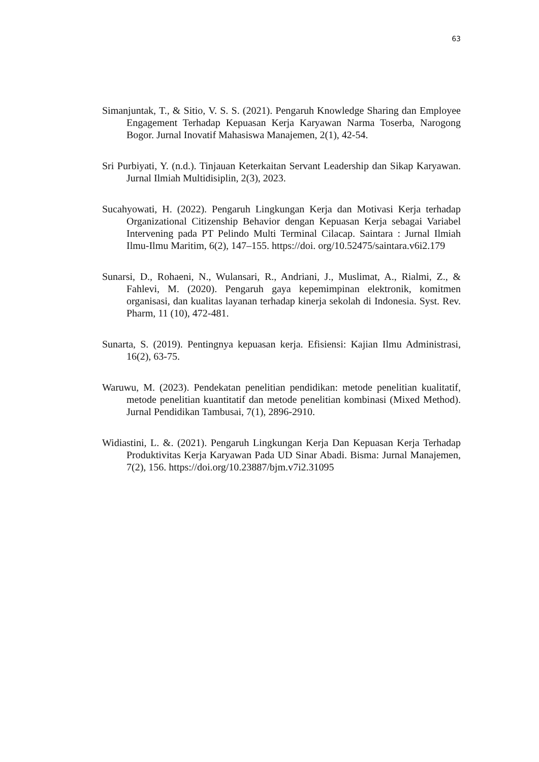63
Simanjuntak, T., & Sitio, V. S. S. (2021). Pengaruh Knowledge Sharing dan Employee Engagement Terhadap Kepuasan Kerja Karyawan Narma Toserba, Narogong Bogor. Jurnal Inovatif Mahasiswa Manajemen, 2(1), 42-54.
Sri Purbiyati, Y. (n.d.). Tinjauan Keterkaitan Servant Leadership dan Sikap Karyawan. Jurnal Ilmiah Multidisiplin, 2(3), 2023.
Sucahyowati, H. (2022). Pengaruh Lingkungan Kerja dan Motivasi Kerja terhadap Organizational Citizenship Behavior dengan Kepuasan Kerja sebagai Variabel Intervening pada PT Pelindo Multi Terminal Cilacap. Saintara : Jurnal Ilmiah Ilmu-Ilmu Maritim, 6(2), 147–155. https://doi. org/10.52475/saintara.v6i2.179
Sunarsi, D., Rohaeni, N., Wulansari, R., Andriani, J., Muslimat, A., Rialmi, Z., & Fahlevi, M. (2020). Pengaruh gaya kepemimpinan elektronik, komitmen organisasi, dan kualitas layanan terhadap kinerja sekolah di Indonesia. Syst. Rev. Pharm, 11 (10), 472-481.
Sunarta, S. (2019). Pentingnya kepuasan kerja. Efisiensi: Kajian Ilmu Administrasi, 16(2), 63-75.
Waruwu, M. (2023). Pendekatan penelitian pendidikan: metode penelitian kualitatif, metode penelitian kuantitatif dan metode penelitian kombinasi (Mixed Method). Jurnal Pendidikan Tambusai, 7(1), 2896-2910.
Widiastini, L. &. (2021). Pengaruh Lingkungan Kerja Dan Kepuasan Kerja Terhadap Produktivitas Kerja Karyawan Pada UD Sinar Abadi. Bisma: Jurnal Manajemen, 7(2), 156. https://doi.org/10.23887/bjm.v7i2.31095